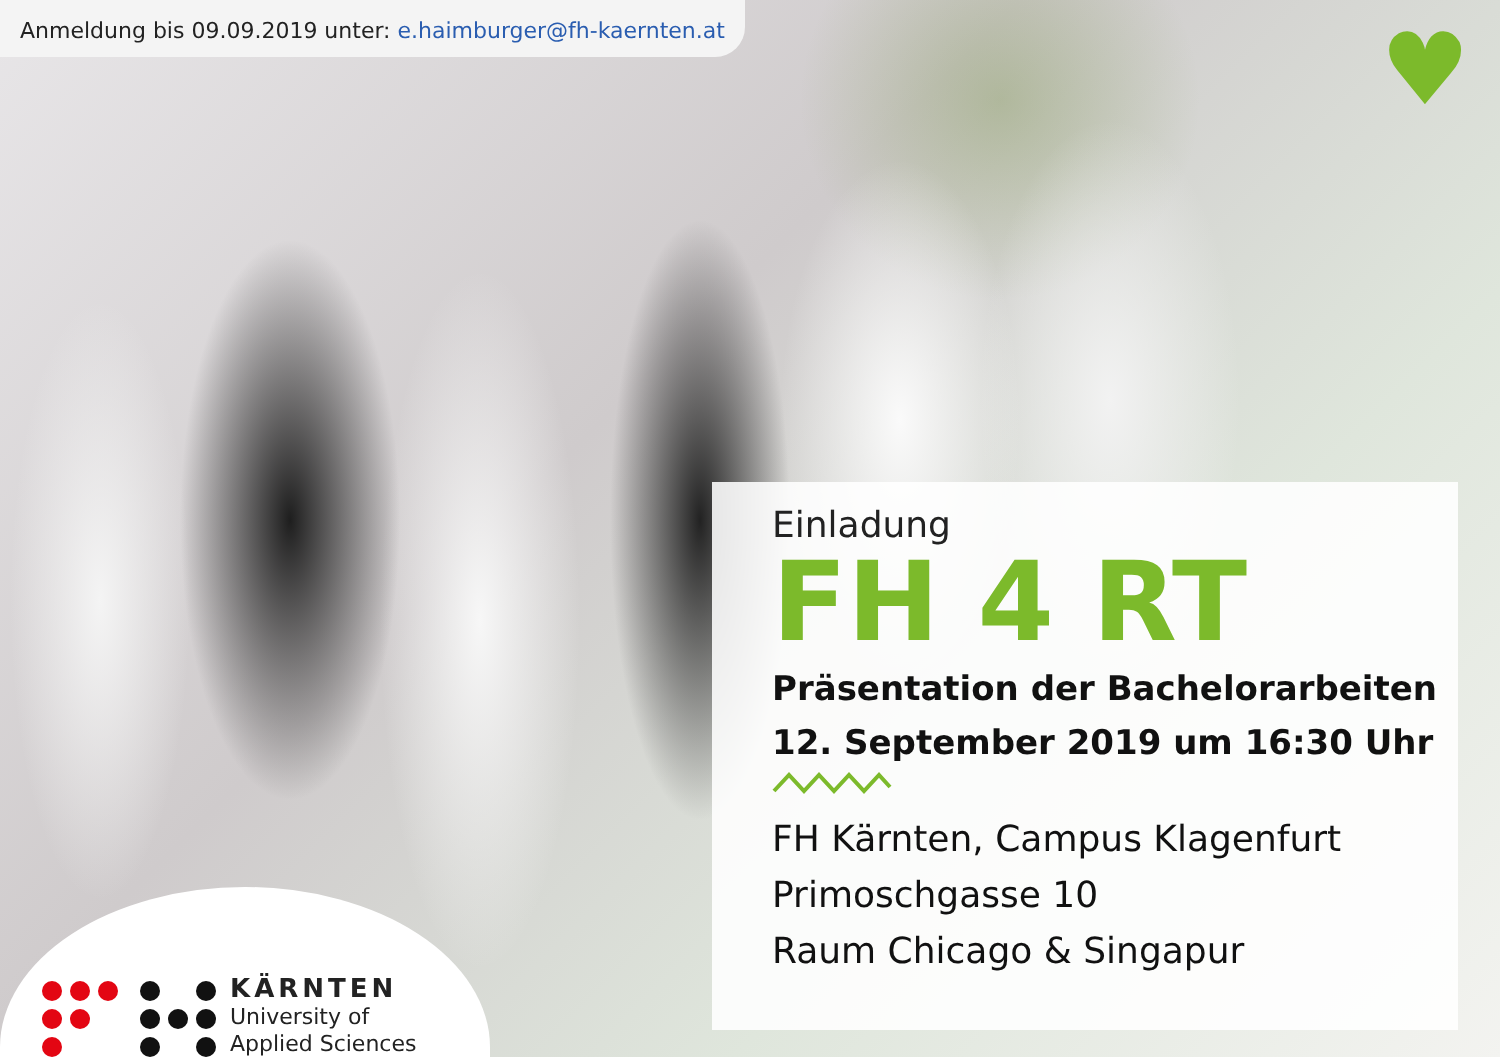Anmeldung bis 09.09.2019 unter: e.haimburger@fh-kaernten.at
♥
Einladung
FH 4 RT
Präsentation der Bachelorarbeiten
12. September 2019 um 16:30 Uhr
FH Kärnten, Campus Klagenfurt
Primoschgasse 10
Raum Chicago & Singapur
KÄRNTEN
University of
Applied Sciences